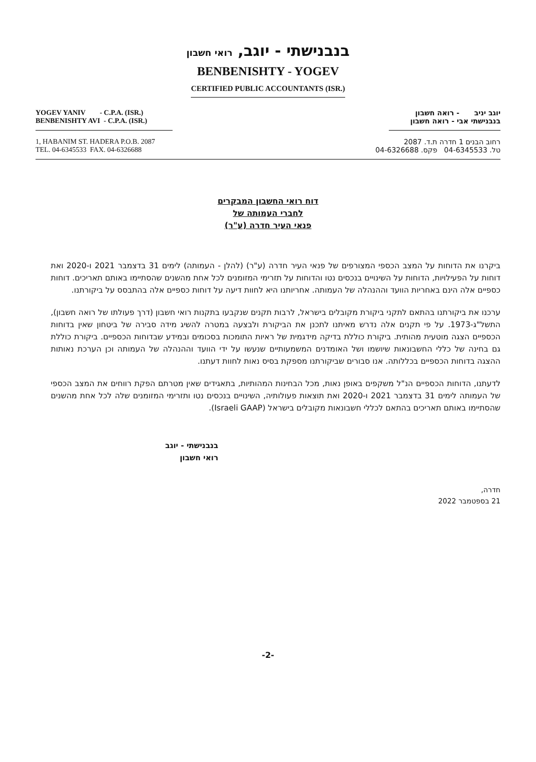בנבנישתי - יוגב, רואי חשבון
BENBENISHTY - YOGEV
CERTIFIED PUBLIC ACCOUNTANTS (ISR.)
YOGEV YANIV - C.P.A. (ISR.)
BENBENISHTY AVI - C.P.A. (ISR.)
יוגב יניב - רואה חשבון
בנבנישתי אבי - רואה חשבון
1, HABANIM ST. HADERA P.O.B. 2087
TEL. 04-6345533 FAX. 04-6326688
רחוב הבנים 1 חדרה ת.ד. 2087
טל. 04-6345533 פקס. 04-6326688
דוח רואי החשבון המבקרים
לחברי העמותה של
פנאי העיר חדרה (ע"ר)
ביקרנו את הדוחות על המצב הכספי המצורפים של פנאי העיר חדרה (ע"ר) (להלן - העמותה) לימים 31 בדצמבר 2021 ו-2020 ואת דוחות על הפעילויות, הדוחות על השינויים בנכסים נטו והדוחות על תזרימי המזומנים לכל אחת מהשנים שהסתיימו באותם תאריכים. דוחות כספיים אלה הינם באחריות הוועד וההנהלה של העמותה. אחריותנו היא לחוות דיעה על דוחות כספיים אלה בהתבסס על ביקורתנו.
ערכנו את ביקורתנו בהתאם לתקני ביקורת מקובלים בישראל, לרבות תקנים שנקבעו בתקנות רואי חשבון (דרך פעולתו של רואה חשבון), התשל"ג-1973. על פי תקנים אלה נדרש מאיתנו לתכנן את הביקורת ולבצעה במטרה להשיג מידה סבירה של ביטחון שאין בדוחות הכספיים הצגה מוטעית מהותית. ביקורת כוללת בדיקה מידגמית של ראיות התומכות בסכומים ובמידע שבדוחות הכספיים. ביקורת כוללת גם בחינה של כללי החשבונאות שיושמו ושל האומדנים המשמעותיים שנעשו על ידי הוועד וההנהלה של העמותה וכן הערכת נאותות ההצגה בדוחות הכספיים בכללותה. אנו סבורים שביקורתנו מספקת בסיס נאות לחוות דעתנו.
לדעתנו, הדוחות הכספיים הנ"ל משקפים באופן נאות, מכל הבחינות המהותיות, בתאגידים שאין מטרתם הפקת רווחים את המצב הכספי של העמותה לימים 31 בדצמבר 2021 ו-2020 ואת תוצאות פעולותיה, השינויים בנכסים נטו ותזרימי המזומנים שלה לכל אחת מהשנים שהסתיימו באותם תאריכים בהתאם לכללי חשבונאות מקובלים בישראל (Israeli GAAP).
בנבנישתי - יוגב
רואי חשבון
חדרה,
21 בספטמבר 2022
-2-